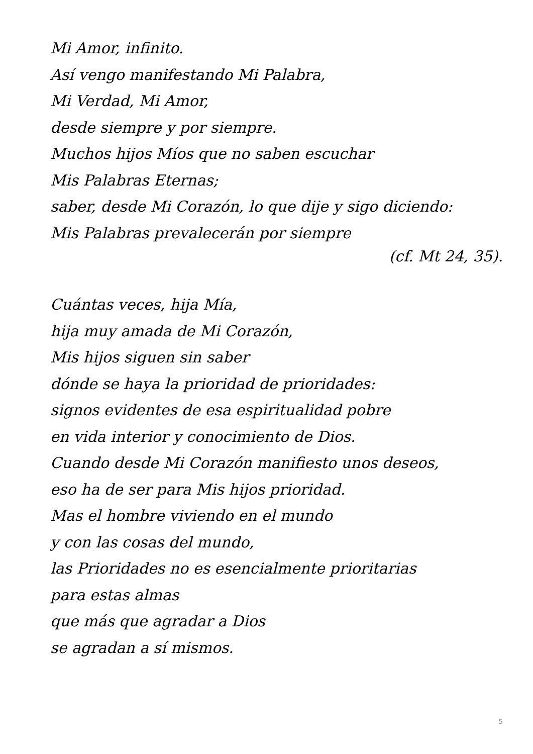Mi Amor, infinito.
Así vengo manifestando Mi Palabra,
Mi Verdad, Mi Amor,
desde siempre y por siempre.
Muchos hijos Míos que no saben escuchar
Mis Palabras Eternas;
saber, desde Mi Corazón, lo que dije y sigo diciendo:
Mis Palabras prevalecerán por siempre
(cf. Mt 24, 35).
Cuántas veces, hija Mía,
hija muy amada de Mi Corazón,
Mis hijos siguen sin saber
dónde se haya la prioridad de prioridades:
signos evidentes de esa espiritualidad pobre
en vida interior y conocimiento de Dios.
Cuando desde Mi Corazón manifiesto unos deseos,
eso ha de ser para Mis hijos prioridad.
Mas el hombre viviendo en el mundo
y con las cosas del mundo,
las Prioridades no es esencialmente prioritarias
para estas almas
que más que agradar a Dios
se agradan a sí mismos.
5